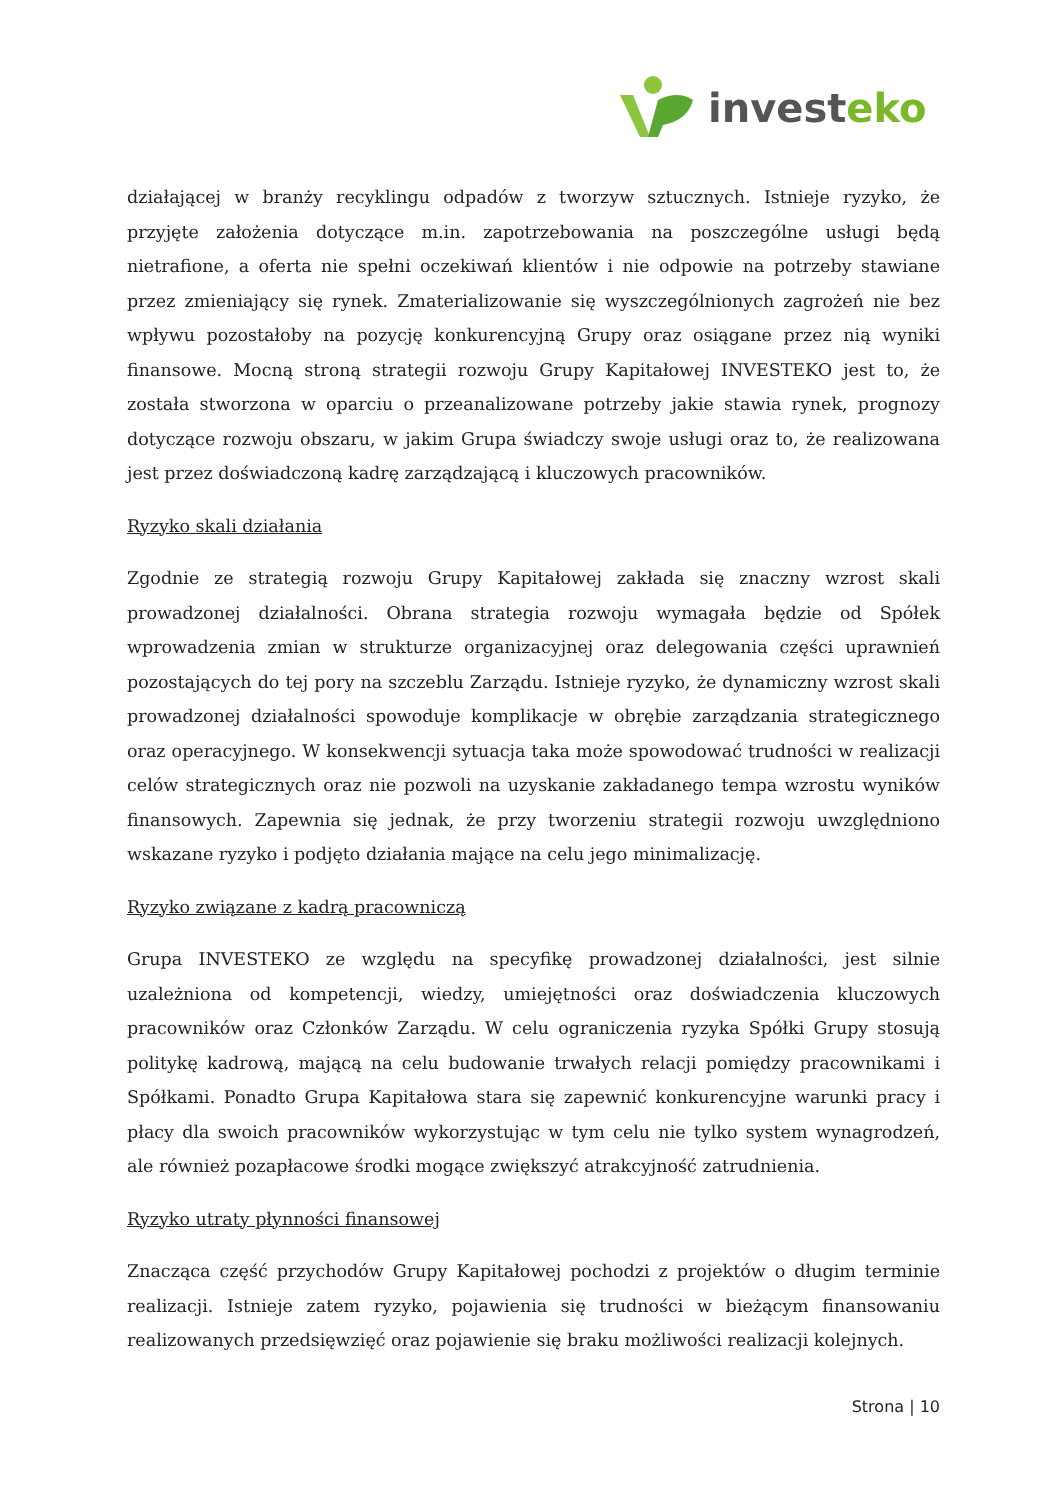invest eko
działającej w branży recyklingu odpadów z tworzyw sztucznych. Istnieje ryzyko, że przyjęte założenia dotyczące m.in. zapotrzebowania na poszczególne usługi będą nietrafione, a oferta nie spełni oczekiwań klientów i nie odpowie na potrzeby stawiane przez zmieniający się rynek. Zmaterializowanie się wyszczególnionych zagrożeń nie bez wpływu pozostałoby na pozycję konkurencyjną Grupy oraz osiągane przez nią wyniki finansowe. Mocną stroną strategii rozwoju Grupy Kapitałowej INVESTEKO jest to, że została stworzona w oparciu o przeanalizowane potrzeby jakie stawia rynek, prognozy dotyczące rozwoju obszaru, w jakim Grupa świadczy swoje usługi oraz to, że realizowana jest przez doświadczoną kadrę zarządzającą i kluczowych pracowników.
Ryzyko skali działania
Zgodnie ze strategią rozwoju Grupy Kapitałowej zakłada się znaczny wzrost skali prowadzonej działalności. Obrana strategia rozwoju wymagała będzie od Spółek wprowadzenia zmian w strukturze organizacyjnej oraz delegowania części uprawnień pozostających do tej pory na szczeblu Zarządu. Istnieje ryzyko, że dynamiczny wzrost skali prowadzonej działalności spowoduje komplikacje w obrębie zarządzania strategicznego oraz operacyjnego. W konsekwencji sytuacja taka może spowodować trudności w realizacji celów strategicznych oraz nie pozwoli na uzyskanie zakładanego tempa wzrostu wyników finansowych. Zapewnia się jednak, że przy tworzeniu strategii rozwoju uwzględniono wskazane ryzyko i podjęto działania mające na celu jego minimalizację.
Ryzyko związane z kadrą pracowniczą
Grupa INVESTEKO ze względu na specyfikę prowadzonej działalności, jest silnie uzależniona od kompetencji, wiedzy, umiejętności oraz doświadczenia kluczowych pracowników oraz Członków Zarządu. W celu ograniczenia ryzyka Spółki Grupy stosują politykę kadrową, mającą na celu budowanie trwałych relacji pomiędzy pracownikami i Spółkami. Ponadto Grupa Kapitałowa stara się zapewnić konkurencyjne warunki pracy i płacy dla swoich pracowników wykorzystując w tym celu nie tylko system wynagrodzeń, ale również pozapłacowe środki mogące zwiększyć atrakcyjność zatrudnienia.
Ryzyko utraty płynności finansowej
Znacząca część przychodów Grupy Kapitałowej pochodzi z projektów o długim terminie realizacji. Istnieje zatem ryzyko, pojawienia się trudności w bieżącym finansowaniu realizowanych przedsięwzięć oraz pojawienie się braku możliwości realizacji kolejnych.
Strona | 10